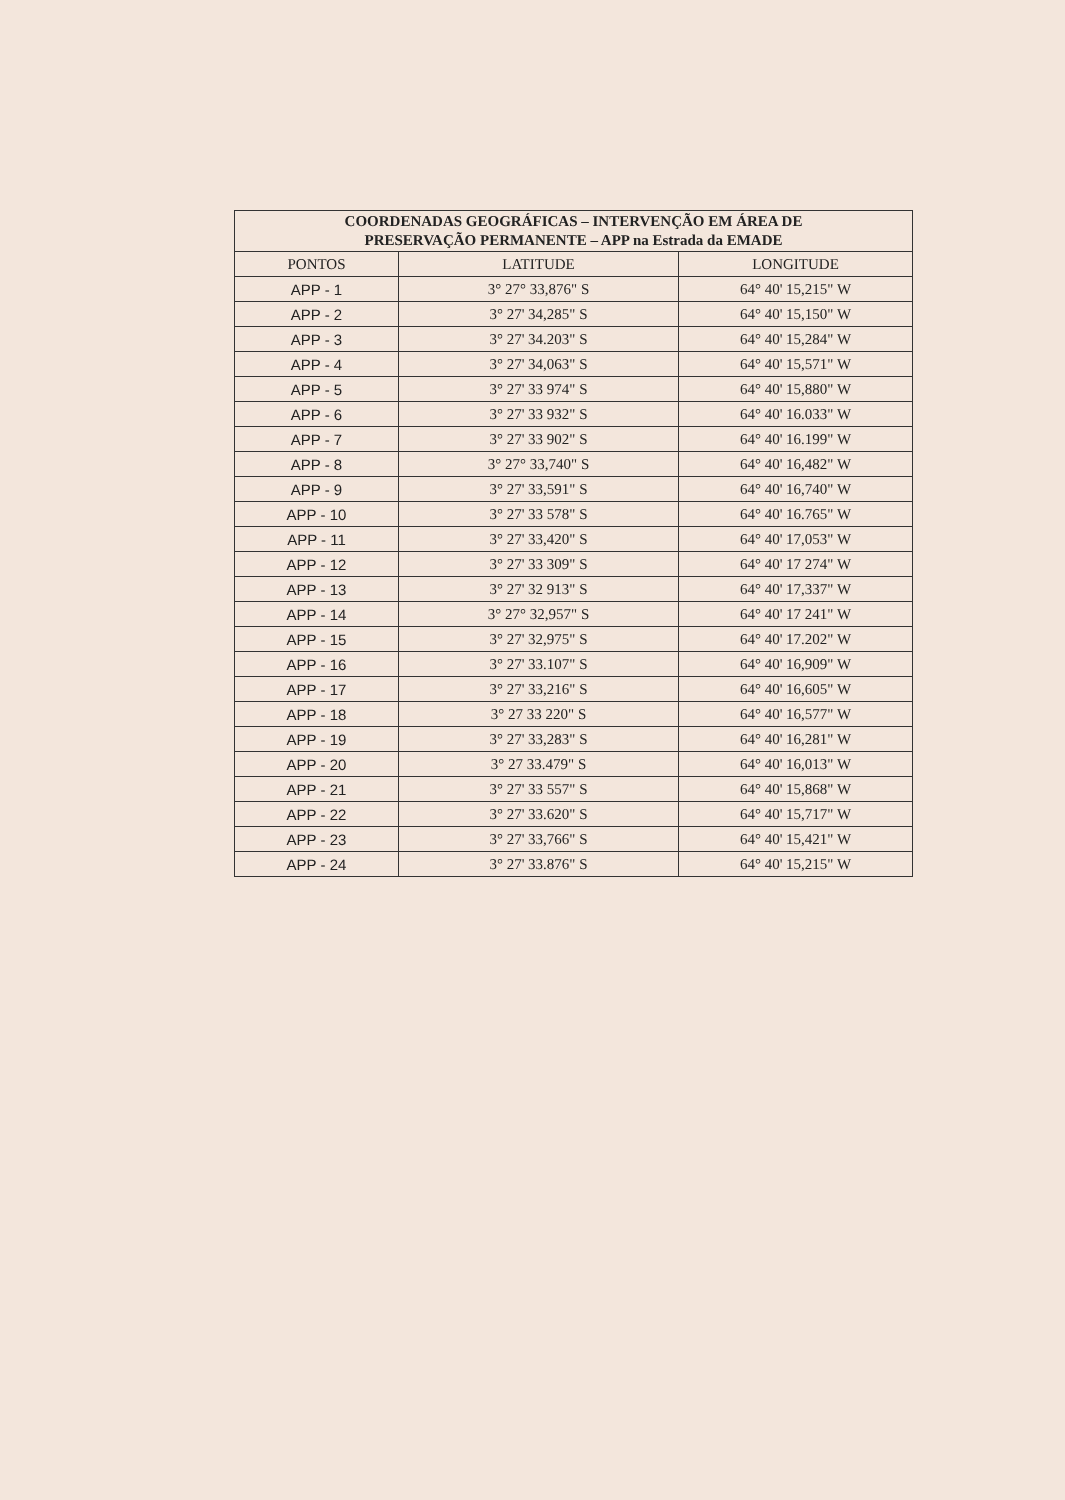| COORDENADAS GEOGRÁFICAS – INTERVENÇÃO EM ÁREA DE PRESERVAÇÃO PERMANENTE – APP na Estrada da EMADE | | |
| --- | --- | --- |
| PONTOS | LATITUDE | LONGITUDE |
| APP - 1 | 3° 27° 33,876" S | 64° 40' 15,215" W |
| APP - 2 | 3° 27' 34,285" S | 64° 40' 15,150" W |
| APP - 3 | 3° 27' 34.203" S | 64° 40' 15,284" W |
| APP - 4 | 3° 27' 34,063" S | 64° 40' 15,571" W |
| APP - 5 | 3° 27' 33 974" S | 64° 40' 15,880" W |
| APP - 6 | 3° 27' 33 932" S | 64° 40' 16.033" W |
| APP - 7 | 3° 27' 33 902" S | 64° 40' 16.199" W |
| APP - 8 | 3° 27° 33,740" S | 64° 40' 16,482" W |
| APP - 9 | 3° 27' 33,591" S | 64° 40' 16,740" W |
| APP - 10 | 3° 27' 33 578" S | 64° 40' 16.765" W |
| APP - 11 | 3° 27' 33,420" S | 64° 40' 17,053" W |
| APP - 12 | 3° 27' 33 309" S | 64° 40' 17 274" W |
| APP - 13 | 3° 27' 32 913" S | 64° 40' 17,337" W |
| APP - 14 | 3° 27° 32,957" S | 64° 40' 17 241" W |
| APP - 15 | 3° 27' 32,975" S | 64° 40' 17.202" W |
| APP - 16 | 3° 27' 33.107" S | 64° 40' 16,909" W |
| APP - 17 | 3° 27' 33,216" S | 64° 40' 16,605" W |
| APP - 18 | 3° 27 33 220" S | 64° 40' 16,577" W |
| APP - 19 | 3° 27' 33,283" S | 64° 40' 16,281" W |
| APP - 20 | 3° 27 33.479" S | 64° 40' 16,013" W |
| APP - 21 | 3° 27' 33 557" S | 64° 40' 15,868" W |
| APP - 22 | 3° 27' 33.620" S | 64° 40' 15,717" W |
| APP - 23 | 3° 27' 33,766" S | 64° 40' 15,421" W |
| APP - 24 | 3° 27' 33.876" S | 64° 40' 15,215" W |